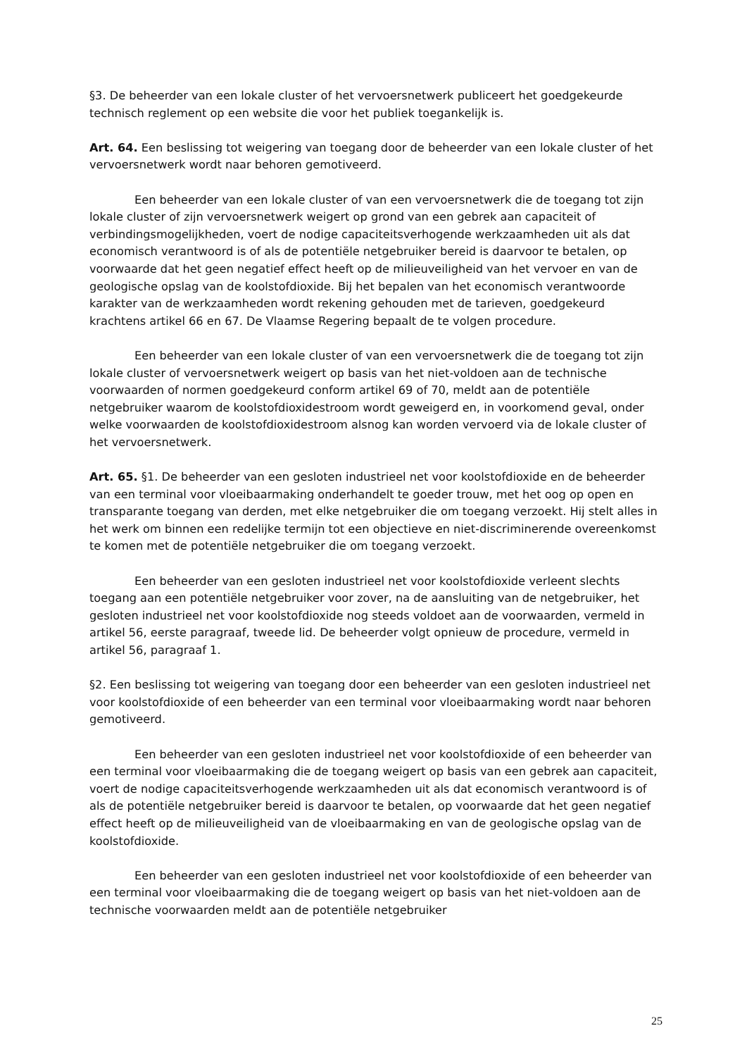§3. De beheerder van een lokale cluster of het vervoersnetwerk publiceert het goedgekeurde technisch reglement op een website die voor het publiek toegankelijk is.
Art. 64. Een beslissing tot weigering van toegang door de beheerder van een lokale cluster of het vervoersnetwerk wordt naar behoren gemotiveerd.
Een beheerder van een lokale cluster of van een vervoersnetwerk die de toegang tot zijn lokale cluster of zijn vervoersnetwerk weigert op grond van een gebrek aan capaciteit of verbindingsmogelijkheden, voert de nodige capaciteitsverhogende werkzaamheden uit als dat economisch verantwoord is of als de potentiële netgebruiker bereid is daarvoor te betalen, op voorwaarde dat het geen negatief effect heeft op de milieuveiligheid van het vervoer en van de geologische opslag van de koolstofdioxide. Bij het bepalen van het economisch verantwoorde karakter van de werkzaamheden wordt rekening gehouden met de tarieven, goedgekeurd krachtens artikel 66 en 67. De Vlaamse Regering bepaalt de te volgen procedure.
Een beheerder van een lokale cluster of van een vervoersnetwerk die de toegang tot zijn lokale cluster of vervoersnetwerk weigert op basis van het niet-voldoen aan de technische voorwaarden of normen goedgekeurd conform artikel 69 of 70, meldt aan de potentiële netgebruiker waarom de koolstofdioxidestroom wordt geweigerd en, in voorkomend geval, onder welke voorwaarden de koolstofdioxidestroom alsnog kan worden vervoerd via de lokale cluster of het vervoersnetwerk.
Art. 65. §1. De beheerder van een gesloten industrieel net voor koolstofdioxide en de beheerder van een terminal voor vloeibaarmaking onderhandelt te goeder trouw, met het oog op open en transparante toegang van derden, met elke netgebruiker die om toegang verzoekt. Hij stelt alles in het werk om binnen een redelijke termijn tot een objectieve en niet-discriminerende overeenkomst te komen met de potentiële netgebruiker die om toegang verzoekt.
Een beheerder van een gesloten industrieel net voor koolstofdioxide verleent slechts toegang aan een potentiële netgebruiker voor zover, na de aansluiting van de netgebruiker, het gesloten industrieel net voor koolstofdioxide nog steeds voldoet aan de voorwaarden, vermeld in artikel 56, eerste paragraaf, tweede lid. De beheerder volgt opnieuw de procedure, vermeld in artikel 56, paragraaf 1.
§2. Een beslissing tot weigering van toegang door een beheerder van een gesloten industrieel net voor koolstofdioxide of een beheerder van een terminal voor vloeibaarmaking wordt naar behoren gemotiveerd.
Een beheerder van een gesloten industrieel net voor koolstofdioxide of een beheerder van een terminal voor vloeibaarmaking die de toegang weigert op basis van een gebrek aan capaciteit, voert de nodige capaciteitsverhogende werkzaamheden uit als dat economisch verantwoord is of als de potentiële netgebruiker bereid is daarvoor te betalen, op voorwaarde dat het geen negatief effect heeft op de milieuveiligheid van de vloeibaarmaking en van de geologische opslag van de koolstofdioxide.
Een beheerder van een gesloten industrieel net voor koolstofdioxide of een beheerder van een terminal voor vloeibaarmaking die de toegang weigert op basis van het niet-voldoen aan de technische voorwaarden meldt aan de potentiële netgebruiker
25